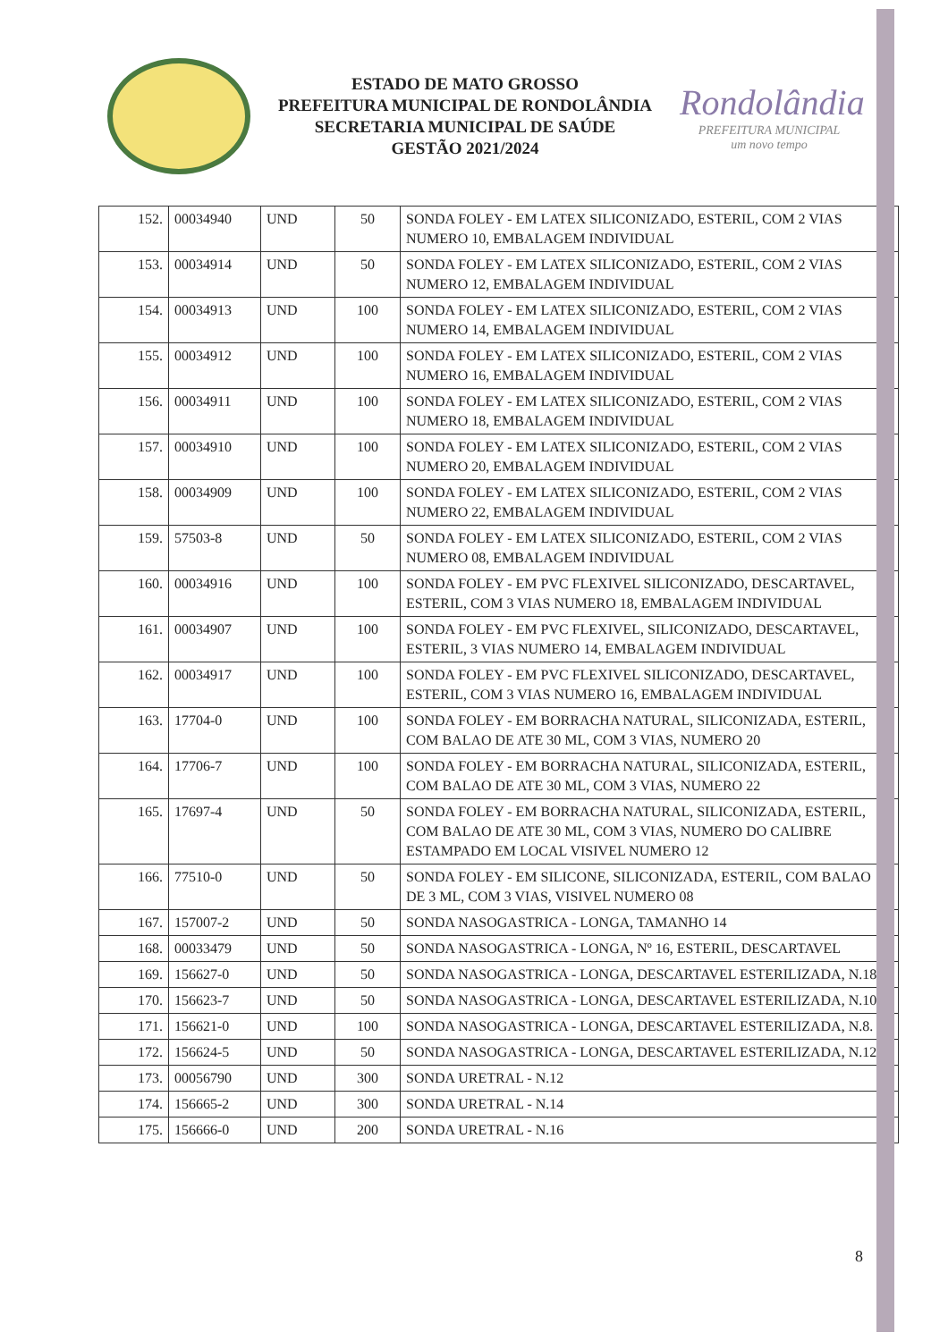ESTADO DE MATO GROSSO
PREFEITURA MUNICIPAL DE RONDOLÂNDIA
SECRETARIA MUNICIPAL DE SAÚDE
GESTÃO 2021/2024
Rondolândia
PREFEITURA MUNICIPAL
um novo tempo
| 152. | 00034940 | UND | 50 | SONDA FOLEY - EM LATEX SILICONIZADO, ESTERIL, COM 2 VIAS NUMERO 10, EMBALAGEM INDIVIDUAL |
| 153. | 00034914 | UND | 50 | SONDA FOLEY - EM LATEX SILICONIZADO, ESTERIL, COM 2 VIAS NUMERO 12, EMBALAGEM INDIVIDUAL |
| 154. | 00034913 | UND | 100 | SONDA FOLEY - EM LATEX SILICONIZADO, ESTERIL, COM 2 VIAS NUMERO 14, EMBALAGEM INDIVIDUAL |
| 155. | 00034912 | UND | 100 | SONDA FOLEY - EM LATEX SILICONIZADO, ESTERIL, COM 2 VIAS NUMERO 16, EMBALAGEM INDIVIDUAL |
| 156. | 00034911 | UND | 100 | SONDA FOLEY - EM LATEX SILICONIZADO, ESTERIL, COM 2 VIAS NUMERO 18, EMBALAGEM INDIVIDUAL |
| 157. | 00034910 | UND | 100 | SONDA FOLEY - EM LATEX SILICONIZADO, ESTERIL, COM 2 VIAS NUMERO 20, EMBALAGEM INDIVIDUAL |
| 158. | 00034909 | UND | 100 | SONDA FOLEY - EM LATEX SILICONIZADO, ESTERIL, COM 2 VIAS NUMERO 22, EMBALAGEM INDIVIDUAL |
| 159. | 57503-8 | UND | 50 | SONDA FOLEY - EM LATEX SILICONIZADO, ESTERIL, COM 2 VIAS NUMERO 08, EMBALAGEM INDIVIDUAL |
| 160. | 00034916 | UND | 100 | SONDA FOLEY - EM PVC FLEXIVEL SILICONIZADO, DESCARTAVEL, ESTERIL, COM 3 VIAS NUMERO 18, EMBALAGEM INDIVIDUAL |
| 161. | 00034907 | UND | 100 | SONDA FOLEY - EM PVC FLEXIVEL, SILICONIZADO, DESCARTAVEL, ESTERIL, 3 VIAS NUMERO 14, EMBALAGEM INDIVIDUAL |
| 162. | 00034917 | UND | 100 | SONDA FOLEY - EM PVC FLEXIVEL SILICONIZADO, DESCARTAVEL, ESTERIL, COM 3 VIAS NUMERO 16, EMBALAGEM INDIVIDUAL |
| 163. | 17704-0 | UND | 100 | SONDA FOLEY - EM BORRACHA NATURAL, SILICONIZADA, ESTERIL, COM BALAO DE ATE 30 ML, COM 3 VIAS, NUMERO 20 |
| 164. | 17706-7 | UND | 100 | SONDA FOLEY - EM BORRACHA NATURAL, SILICONIZADA, ESTERIL, COM BALAO DE ATE 30 ML, COM 3 VIAS, NUMERO 22 |
| 165. | 17697-4 | UND | 50 | SONDA FOLEY - EM BORRACHA NATURAL, SILICONIZADA, ESTERIL, COM BALAO DE ATE 30 ML, COM 3 VIAS, NUMERO DO CALIBRE ESTAMPADO EM LOCAL VISIVEL NUMERO 12 |
| 166. | 77510-0 | UND | 50 | SONDA FOLEY - EM SILICONE, SILICONIZADA, ESTERIL, COM BALAO DE 3 ML, COM 3 VIAS, VISIVEL NUMERO 08 |
| 167. | 157007-2 | UND | 50 | SONDA NASOGASTRICA - LONGA, TAMANHO 14 |
| 168. | 00033479 | UND | 50 | SONDA NASOGASTRICA - LONGA, Nº 16, ESTERIL, DESCARTAVEL |
| 169. | 156627-0 | UND | 50 | SONDA NASOGASTRICA - LONGA, DESCARTAVEL ESTERILIZADA, N.18 |
| 170. | 156623-7 | UND | 50 | SONDA NASOGASTRICA - LONGA, DESCARTAVEL ESTERILIZADA, N.10 |
| 171. | 156621-0 | UND | 100 | SONDA NASOGASTRICA - LONGA, DESCARTAVEL ESTERILIZADA, N.8. |
| 172. | 156624-5 | UND | 50 | SONDA NASOGASTRICA - LONGA, DESCARTAVEL ESTERILIZADA, N.12 |
| 173. | 00056790 | UND | 300 | SONDA URETRAL - N.12 |
| 174. | 156665-2 | UND | 300 | SONDA URETRAL - N.14 |
| 175. | 156666-0 | UND | 200 | SONDA URETRAL - N.16 |
8